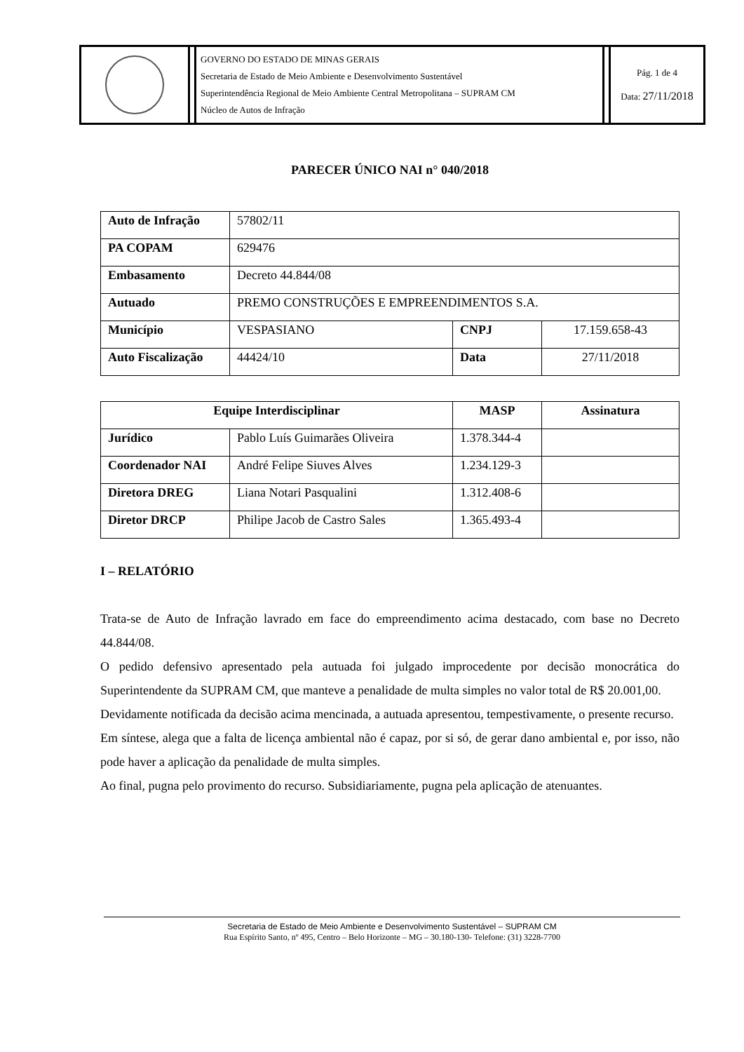| | | GOVERNO DO ESTADO DE MINAS GERAIS Secretaria de Estado de Meio Ambiente e Desenvolvimento Sustentável Superintendência Regional de Meio Ambiente Central Metropolitana – SUPRAM CM Núcleo de Autos de Infração | | Pág. 1 de 4 Data: 27/11/2018 |
PARECER ÚNICO NAI n° 040/2018
| Auto de Infração | 57802/11 | | |
| PA COPAM | 629476 | | |
| Embasamento | Decreto 44.844/08 | | |
| Autuado | PREMO CONSTRUÇÕES E EMPREENDIMENTOS S.A. | | |
| Município | VESPASIANO | CNPJ | 17.159.658-43 |
| Auto Fiscalização | 44424/10 | Data | 27/11/2018 |
| Equipe Interdisciplinar | | MASP | Assinatura |
| --- | --- | --- | --- |
| Jurídico | Pablo Luís Guimarães Oliveira | 1.378.344-4 | |
| Coordenador NAI | André Felipe Siuves Alves | 1.234.129-3 | |
| Diretora DREG | Liana Notari Pasqualini | 1.312.408-6 | |
| Diretor DRCP | Philipe Jacob de Castro Sales | 1.365.493-4 | |
I – RELATÓRIO
Trata-se de Auto de Infração lavrado em face do empreendimento acima destacado, com base no Decreto 44.844/08.
O pedido defensivo apresentado pela autuada foi julgado improcedente por decisão monocrática do Superintendente da SUPRAM CM, que manteve a penalidade de multa simples no valor total de R$ 20.001,00.
Devidamente notificada da decisão acima mencinada, a autuada apresentou, tempestivamente, o presente recurso.
Em síntese, alega que a falta de licença ambiental não é capaz, por si só, de gerar dano ambiental e, por isso, não pode haver a aplicação da penalidade de multa simples.
Ao final, pugna pelo provimento do recurso. Subsidiariamente, pugna pela aplicação de atenuantes.
Secretaria de Estado de Meio Ambiente e Desenvolvimento Sustentável – SUPRAM CM
Rua Espírito Santo, nº 495, Centro – Belo Horizonte – MG – 30.180-130- Telefone: (31) 3228-7700